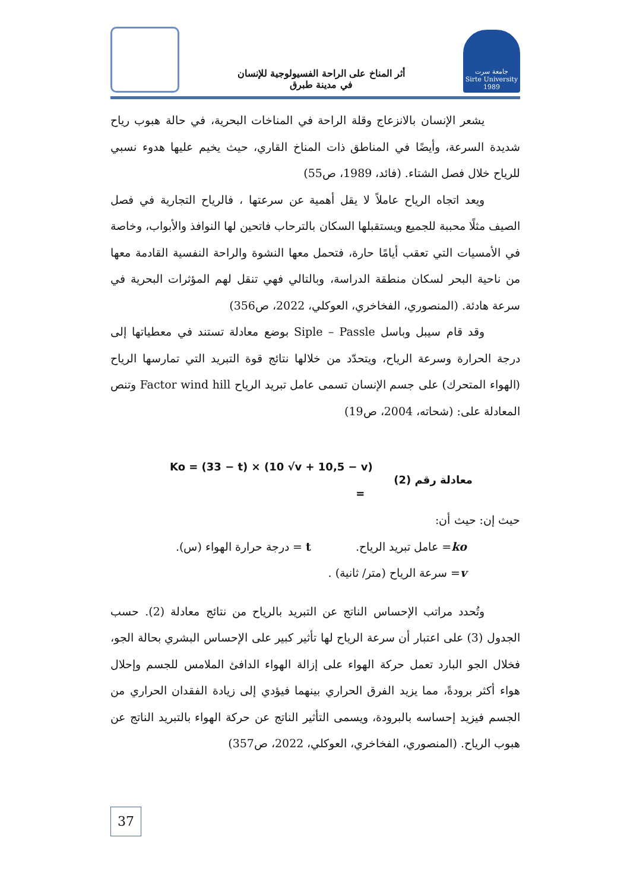أثر المناخ على الراحة الفسيولوجية للإنسان
في مدينة طبرق
جامعة سرت
Sirte University 1989
يشعر الإنسان بالانزعاج وقلة الراحة في المناخات البحرية، في حالة هبوب رياح شديدة السرعة، وأيضًا في المناطق ذات المناخ القاري، حيث يخيم عليها هدوء نسبي للرياح خلال فصل الشتاء. (فائد، 1989، ص55)
ويعد اتجاه الرياح عاملاً لا يقل أهمية عن سرعتها ، فالرياح التجارية في فصل الصيف مثلًا محببة للجميع ويستقبلها السكان بالترحاب فاتحين لها النوافذ والأبواب، وخاصة في الأمسيات التي تعقب أيامًا حارة، فتحمل معها النشوة والراحة النفسية القادمة معها من ناحية البحر لسكان منطقة الدراسة، وبالتالي فهي تنقل لهم المؤثرات البحرية في سرعة هادئة. (المنصوري، الفخاخري، العوكلي، 2022، ص356)
وقد قام سيبل وباسل Siple – Passle بوضع معادلة تستند في معطياتها إلى درجة الحرارة وسرعة الرياح، ويتحدّد من خلالها نتائج قوة التبريد التي تمارسها الرياح (الهواء المتحرك) على جسم الإنسان تسمى عامل تبريد الرياح Factor wind hill وتنص المعادلة على: (شحاته، 2004، ص19)
Ko = (33 − t) × (10 √v + 10,5 − v)
= معادلة رقم (2)
حيث إن: حيث أن:
ko= عامل تبريد الرياح. t = درجة حرارة الهواء (س).
v= سرعة الرياح (متر/ ثانية) .
وتُحدد مراتب الإحساس الناتج عن التبريد بالرياح من نتائج معادلة (2). حسب الجدول (3) على اعتبار أن سرعة الرياح لها تأثير كبير على الإحساس البشري بحالة الجو، فخلال الجو البارد تعمل حركة الهواء على إزالة الهواء الدافئ الملامس للجسم وإحلال هواء أكثر برودةً، مما يزيد الفرق الحراري بينهما فيؤدي إلى زيادة الفقدان الحراري من الجسم فيزيد إحساسه بالبرودة، ويسمى التأثير الناتج عن حركة الهواء بالتبريد الناتج عن هبوب الرياح. (المنصوري، الفخاخري، العوكلي، 2022، ص357)
37